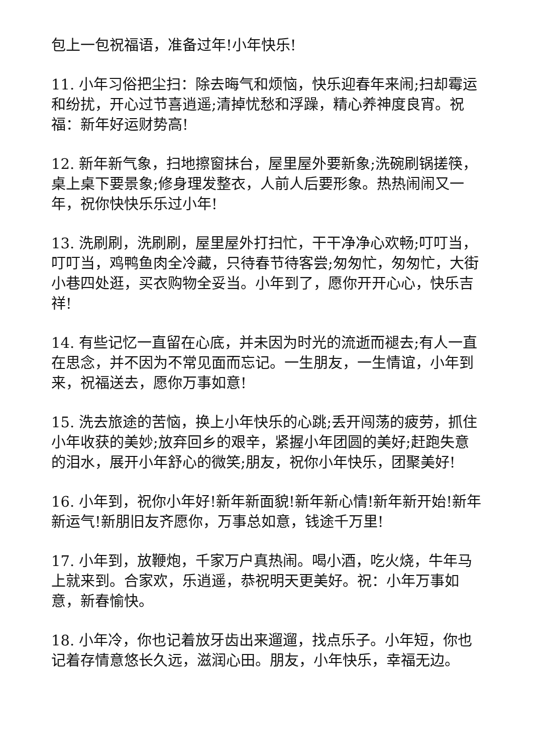包上一包祝福语，准备过年!小年快乐!
11. 小年习俗把尘扫：除去晦气和烦恼，快乐迎春年来闹;扫却霉运和纷扰，开心过节喜逍遥;清掉忧愁和浮躁，精心养神度良宵。祝福：新年好运财势高!
12. 新年新气象，扫地擦窗抹台，屋里屋外要新象;洗碗刷锅搓筷，桌上桌下要景象;修身理发整衣，人前人后要形象。热热闹闹又一年，祝你快快乐乐过小年!
13. 洗刷刷，洗刷刷，屋里屋外打扫忙，干干净净心欢畅;叮叮当，叮叮当，鸡鸭鱼肉全冷藏，只待春节待客尝;匆匆忙，匆匆忙，大街小巷四处逛，买衣购物全妥当。小年到了，愿你开开心心，快乐吉祥!
14. 有些记忆一直留在心底，并未因为时光的流逝而褪去;有人一直在思念，并不因为不常见面而忘记。一生朋友，一生情谊，小年到来，祝福送去，愿你万事如意!
15. 洗去旅途的苦恼，换上小年快乐的心跳;丢开闯荡的疲劳，抓住小年收获的美妙;放弃回乡的艰辛，紧握小年团圆的美好;赶跑失意的泪水，展开小年舒心的微笑;朋友，祝你小年快乐，团聚美好!
16. 小年到，祝你小年好!新年新面貌!新年新心情!新年新开始!新年新运气!新朋旧友齐愿你，万事总如意，钱途千万里!
17. 小年到，放鞭炮，千家万户真热闹。喝小酒，吃火烧，牛年马上就来到。合家欢，乐逍遥，恭祝明天更美好。祝：小年万事如意，新春愉快。
18. 小年冷，你也记着放牙齿出来遛遛，找点乐子。小年短，你也记着存情意悠长久远，滋润心田。朋友，小年快乐，幸福无边。